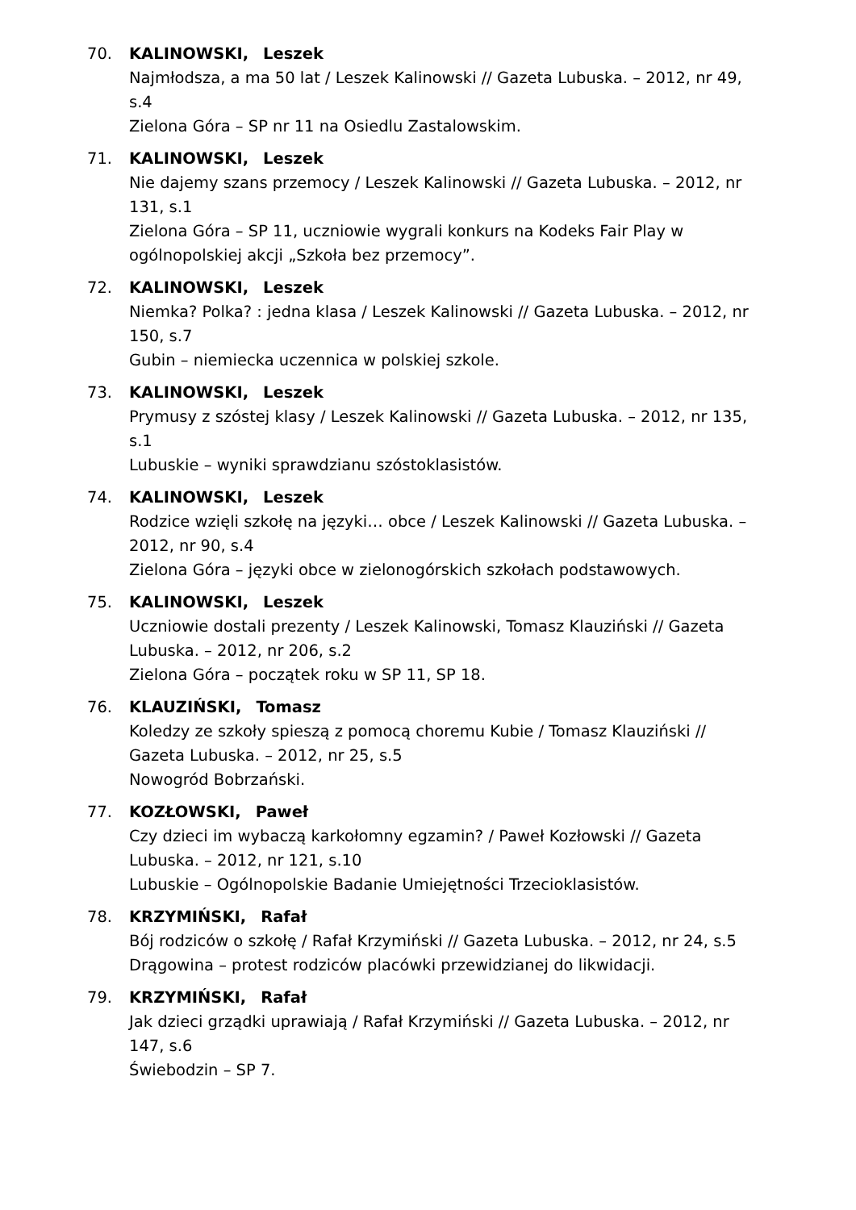70. KALINOWSKI, Leszek
Najmłodsza, a ma 50 lat / Leszek Kalinowski // Gazeta Lubuska. – 2012, nr 49, s.4
Zielona Góra – SP nr 11 na Osiedlu Zastalowskim.
71. KALINOWSKI, Leszek
Nie dajemy szans przemocy / Leszek Kalinowski // Gazeta Lubuska. – 2012, nr 131, s.1
Zielona Góra – SP 11, uczniowie wygrali konkurs na Kodeks Fair Play w ogólnopolskiej akcji „Szkoła bez przemocy”.
72. KALINOWSKI, Leszek
Niemka? Polka? : jedna klasa / Leszek Kalinowski // Gazeta Lubuska. – 2012, nr 150, s.7
Gubin – niemiecka uczennica w polskiej szkole.
73. KALINOWSKI, Leszek
Prymusy z szóstej klasy / Leszek Kalinowski // Gazeta Lubuska. – 2012, nr 135, s.1
Lubuskie – wyniki sprawdzianu szóstoklasistów.
74. KALINOWSKI, Leszek
Rodzice wzięli szkołę na języki… obce / Leszek Kalinowski // Gazeta Lubuska. – 2012, nr 90, s.4
Zielona Góra – języki obce w zielonogórskich szkołach podstawowych.
75. KALINOWSKI, Leszek
Uczniowie dostali prezenty / Leszek Kalinowski, Tomasz Klauziński // Gazeta Lubuska. – 2012, nr 206, s.2
Zielona Góra – początek roku w SP 11, SP 18.
76. KLAUZIŃSKI, Tomasz
Koledzy ze szkoły spieszą z pomocą choremu Kubie / Tomasz Klauziński // Gazeta Lubuska. – 2012, nr 25, s.5
Nowogród Bobrzański.
77. KOZŁOWSKI, Paweł
Czy dzieci im wybaczą karkołomny egzamin? / Paweł Kozłowski // Gazeta Lubuska. – 2012, nr 121, s.10
Lubuskie – Ogólnopolskie Badanie Umiejętności Trzecioklasistów.
78. KRZYMIŃSKI, Rafał
Bój rodziców o szkołę / Rafał Krzymiński // Gazeta Lubuska. – 2012, nr 24, s.5
Drągowina – protest rodziców placówki przewidzianej do likwidacji.
79. KRZYMIŃSKI, Rafał
Jak dzieci grządki uprawiają / Rafał Krzymiński // Gazeta Lubuska. – 2012, nr 147, s.6
Świebodzin – SP 7.